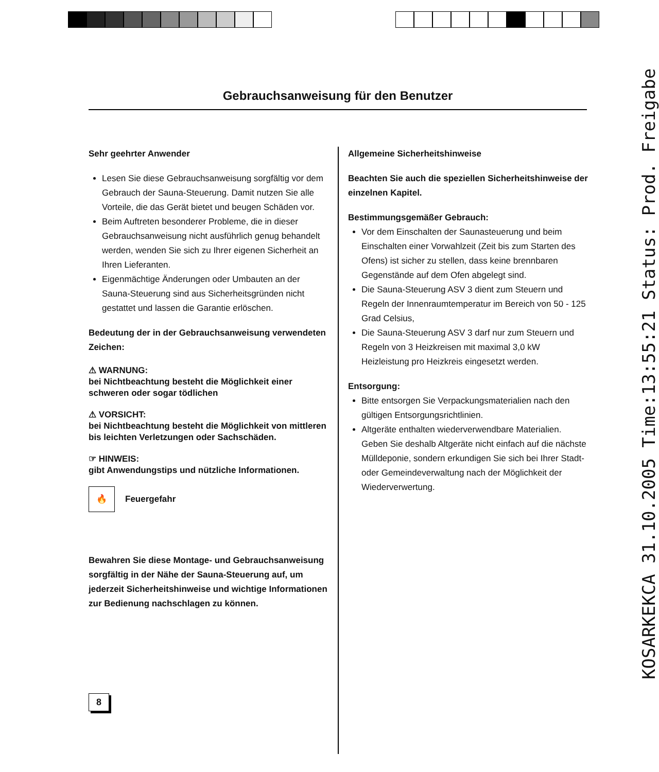Gebrauchsanweisung für den Benutzer
Sehr geehrter Anwender
Lesen Sie diese Gebrauchsanweisung sorgfältig vor dem Gebrauch der Sauna-Steuerung. Damit nutzen Sie alle Vorteile, die das Gerät bietet und beugen Schäden vor.
Beim Auftreten besonderer Probleme, die in dieser Gebrauchsanweisung nicht ausführlich genug behandelt werden, wenden Sie sich zu Ihrer eigenen Sicherheit an Ihren Lieferanten.
Eigenmächtige Änderungen oder Umbauten an der Sauna-Steuerung sind aus Sicherheitsgründen nicht gestattet und lassen die Garantie erlöschen.
Bedeutung der in der Gebrauchsanweisung verwendeten Zeichen:
⚠ WARNUNG:
bei Nichtbeachtung besteht die Möglichkeit einer schweren oder sogar tödlichen
⚠ VORSICHT:
bei Nichtbeachtung besteht die Möglichkeit von mittleren bis leichten Verletzungen oder Sachschäden.
☞ HINWEIS:
gibt Anwendungstips und nützliche Informationen.
🔥 Feuergefahr
Bewahren Sie diese Montage- und Gebrauchsanweisung sorgfältig in der Nähe der Sauna-Steuerung auf, um jederzeit Sicherheitshinweise und wichtige Informationen zur Bedienung nachschlagen zu können.
Allgemeine Sicherheitshinweise
Beachten Sie auch die speziellen Sicherheitshinweise der einzelnen Kapitel.
Bestimmungsgemäßer Gebrauch:
Vor dem Einschalten der Saunasteuerung und beim Einschalten einer Vorwahlzeit (Zeit bis zum Starten des Ofens) ist sicher zu stellen, dass keine brennbaren Gegenstände auf dem Ofen abgelegt sind.
Die Sauna-Steuerung ASV 3 dient zum Steuern und Regeln der Innenraumtemperatur im Bereich von 50 - 125 Grad Celsius,
Die Sauna-Steuerung ASV 3 darf nur zum Steuern und Regeln von 3 Heizkreisen mit maximal 3,0 kW Heizleistung pro Heizkreis eingesetzt werden.
Entsorgung:
Bitte entsorgen Sie Verpackungsmaterialien nach den gültigen Entsorgungsrichtlinien.
Altgeräte enthalten wiederverwendbare Materialien. Geben Sie deshalb Altgeräte nicht einfach auf die nächste Mülldeponie, sondern erkundigen Sie sich bei Ihrer Stadt-oder Gemeindeverwaltung nach der Möglichkeit der Wiederverwertung.
8 KOSARKEKCA 31.10.2005 Time:13:55:21 Status: Prod. Freigabe